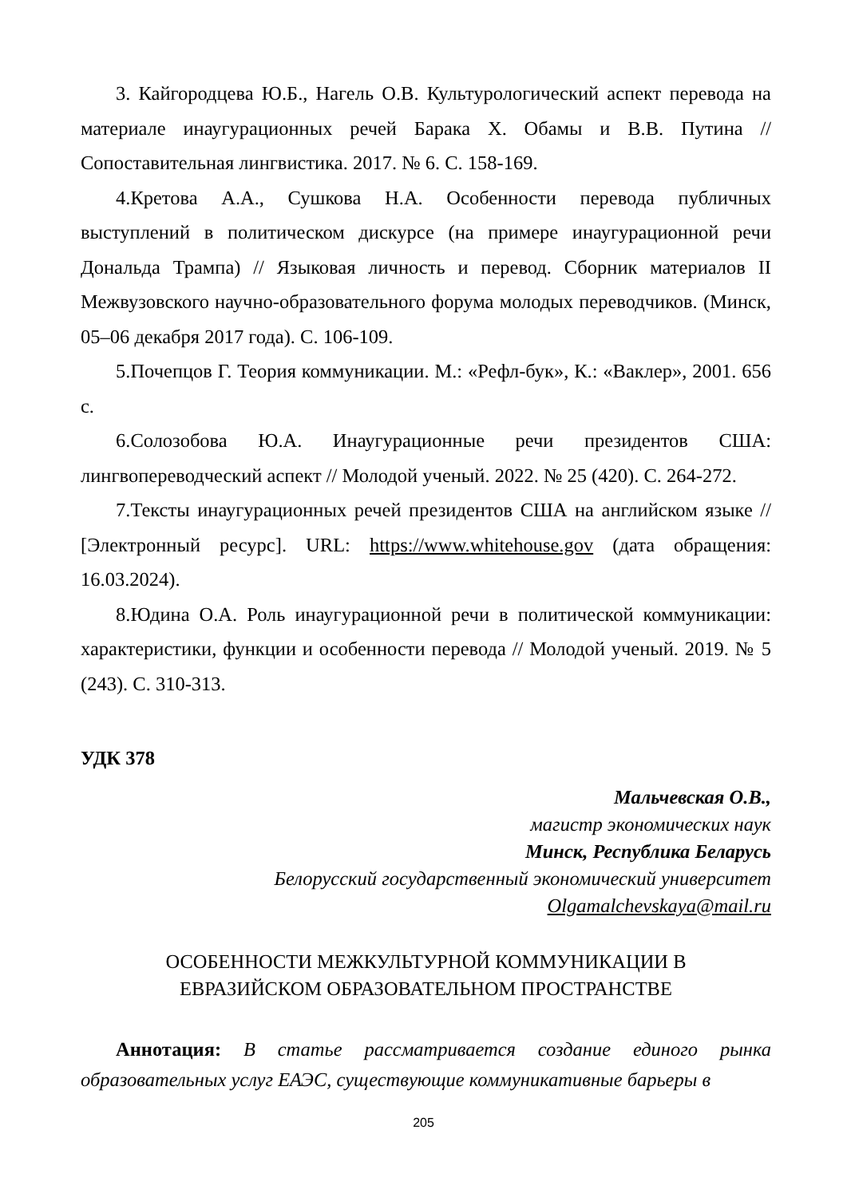3. Кайгородцева Ю.Б., Нагель О.В. Культурологический аспект перевода на материале инаугурационных речей Барака Х. Обамы и В.В. Путина // Сопоставительная лингвистика. 2017. № 6. С. 158-169.
4.Кретова А.А., Сушкова Н.А. Особенности перевода публичных выступлений в политическом дискурсе (на примере инаугурационной речи Дональда Трампа) // Языковая личность и перевод. Сборник материалов II Межвузовского научно-образовательного форума молодых переводчиков. (Минск, 05–06 декабря 2017 года). С. 106-109.
5.Почепцов Г. Теория коммуникации. М.: «Рефл-бук», К.: «Ваклер», 2001. 656 с.
6.Солозобова Ю.А. Инаугурационные речи президентов США: лингвопереводческий аспект // Молодой ученый. 2022. № 25 (420). С. 264-272.
7.Тексты инаугурационных речей президентов США на английском языке // [Электронный ресурс]. URL: https://www.whitehouse.gov (дата обращения: 16.03.2024).
8.Юдина О.А. Роль инаугурационной речи в политической коммуникации: характеристики, функции и особенности перевода // Молодой ученый. 2019. № 5 (243). С. 310-313.
УДК 378
Мальчевская О.В.,
магистр экономических наук
Минск, Республика Беларусь
Белорусский государственный экономический университет
Olgamalchevskaya@mail.ru
ОСОБЕННОСТИ МЕЖКУЛЬТУРНОЙ КОММУНИКАЦИИ В
ЕВРАЗИЙСКОМ ОБРАЗОВАТЕЛЬНОМ ПРОСТРАНСТВЕ
Аннотация: В статье рассматривается создание единого рынка образовательных услуг ЕАЭС, существующие коммуникативные барьеры в
205